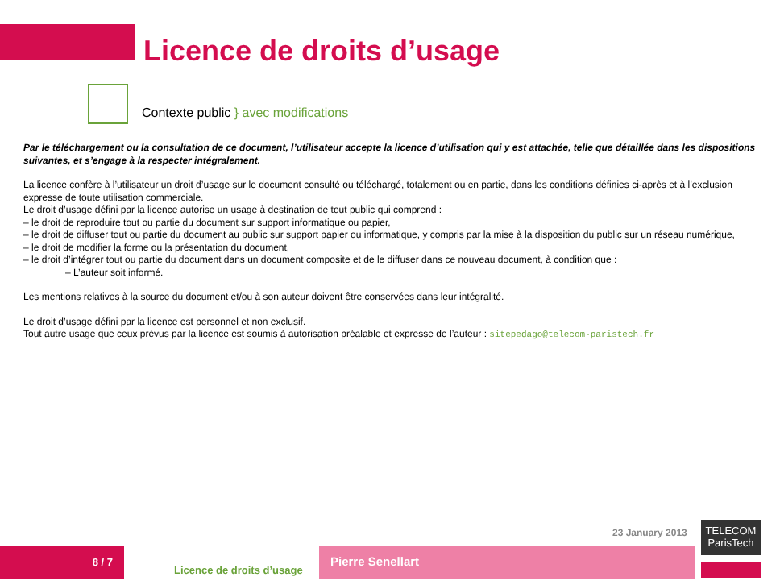Licence de droits d’usage
Contexte public } avec modifications
Par le téléchargement ou la consultation de ce document, l’utilisateur accepte la licence d’utilisation qui y est attachée, telle que détaillée dans les dispositions suivantes, et s’engage à la respecter intégralement.
La licence confère à l’utilisateur un droit d’usage sur le document consulté ou téléchargé, totalement ou en partie, dans les conditions définies ci-après et à l’exclusion expresse de toute utilisation commerciale.
Le droit d’usage défini par la licence autorise un usage à destination de tout public qui comprend :
– le droit de reproduire tout ou partie du document sur support informatique ou papier,
– le droit de diffuser tout ou partie du document au public sur support papier ou informatique, y compris par la mise à la disposition du public sur un réseau numérique,
– le droit de modifier la forme ou la présentation du document,
– le droit d’intégrer tout ou partie du document dans un document composite et de le diffuser dans ce nouveau document, à condition que :
– L’auteur soit informé.
Les mentions relatives à la source du document et/ou à son auteur doivent être conservées dans leur intégralité.
Le droit d’usage défini par la licence est personnel et non exclusif.
Tout autre usage que ceux prévus par la licence est soumis à autorisation préalable et expresse de l’auteur : sitepedago@telecom-paristech.fr
23 January 2013
TELECOM
ParisTech
8 / 7
Licence de droits d’usage
Pierre Senellart